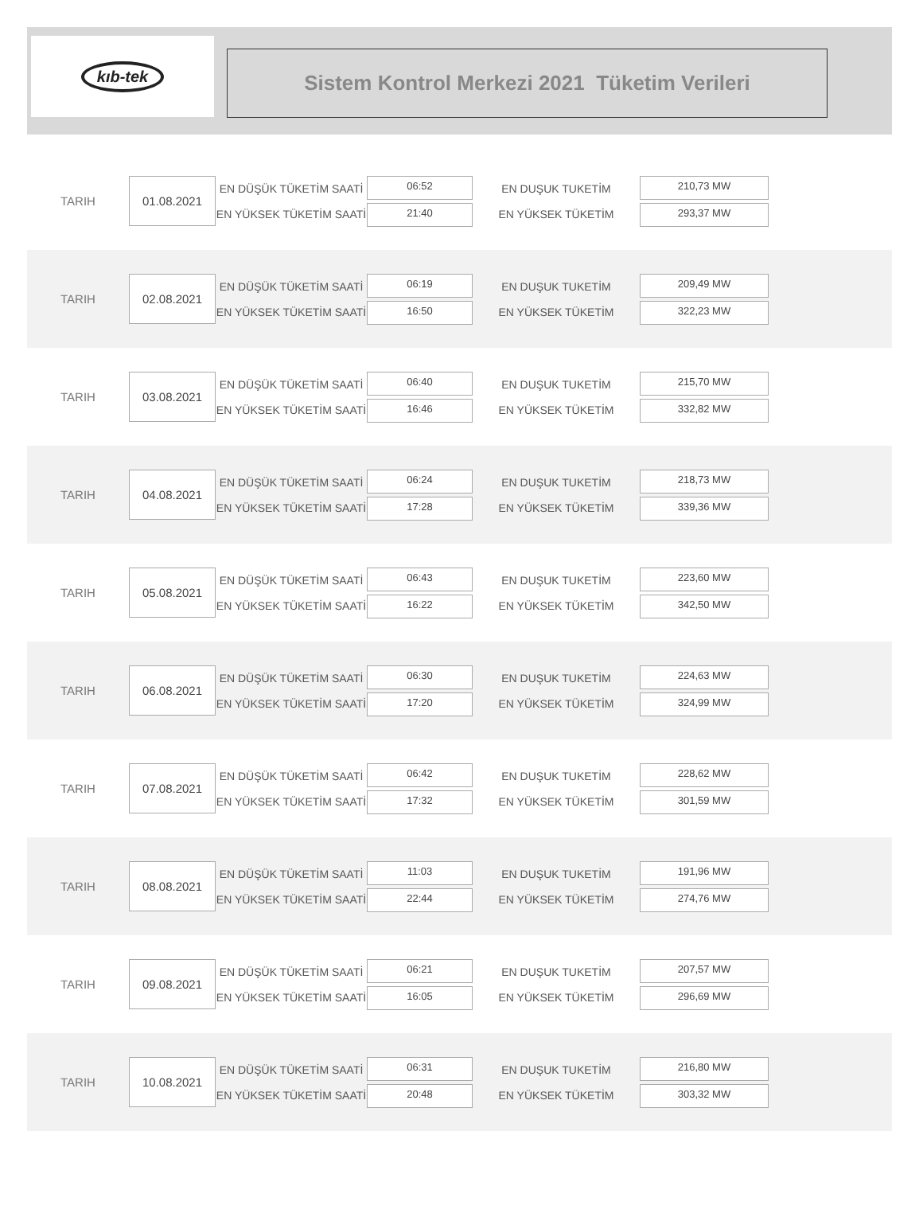kıb-tek
Sistem Kontrol Merkezi 2021 Tüketim Verileri
TARIH
01.08.2021
EN DÜŞÜK TÜKETİM SAATİ
EN YÜKSEK TÜKETİM SAATİ
06:52
21:40
EN DUŞUK TUKETİM
EN YÜKSEK TÜKETİM
210,73 MW
293,37 MW
TARIH
02.08.2021
EN DÜŞÜK TÜKETİM SAATİ
EN YÜKSEK TÜKETİM SAATİ
06:19
16:50
EN DUŞUK TUKETİM
EN YÜKSEK TÜKETİM
209,49 MW
322,23 MW
TARIH
03.08.2021
EN DÜŞÜK TÜKETİM SAATİ
EN YÜKSEK TÜKETİM SAATİ
06:40
16:46
EN DUŞUK TUKETİM
EN YÜKSEK TÜKETİM
215,70 MW
332,82 MW
TARIH
04.08.2021
EN DÜŞÜK TÜKETİM SAATİ
EN YÜKSEK TÜKETİM SAATİ
06:24
17:28
EN DUŞUK TUKETİM
EN YÜKSEK TÜKETİM
218,73 MW
339,36 MW
TARIH
05.08.2021
EN DÜŞÜK TÜKETİM SAATİ
EN YÜKSEK TÜKETİM SAATİ
06:43
16:22
EN DUŞUK TUKETİM
EN YÜKSEK TÜKETİM
223,60 MW
342,50 MW
TARIH
06.08.2021
EN DÜŞÜK TÜKETİM SAATİ
EN YÜKSEK TÜKETİM SAATİ
06:30
17:20
EN DUŞUK TUKETİM
EN YÜKSEK TÜKETİM
224,63 MW
324,99 MW
TARIH
07.08.2021
EN DÜŞÜK TÜKETİM SAATİ
EN YÜKSEK TÜKETİM SAATİ
06:42
17:32
EN DUŞUK TUKETİM
EN YÜKSEK TÜKETİM
228,62 MW
301,59 MW
TARIH
08.08.2021
EN DÜŞÜK TÜKETİM SAATİ
EN YÜKSEK TÜKETİM SAATİ
11:03
22:44
EN DUŞUK TUKETİM
EN YÜKSEK TÜKETİM
191,96 MW
274,76 MW
TARIH
09.08.2021
EN DÜŞÜK TÜKETİM SAATİ
EN YÜKSEK TÜKETİM SAATİ
06:21
16:05
EN DUŞUK TUKETİM
EN YÜKSEK TÜKETİM
207,57 MW
296,69 MW
TARIH
10.08.2021
EN DÜŞÜK TÜKETİM SAATİ
EN YÜKSEK TÜKETİM SAATİ
06:31
20:48
EN DUŞUK TUKETİM
EN YÜKSEK TÜKETİM
216,80 MW
303,32 MW